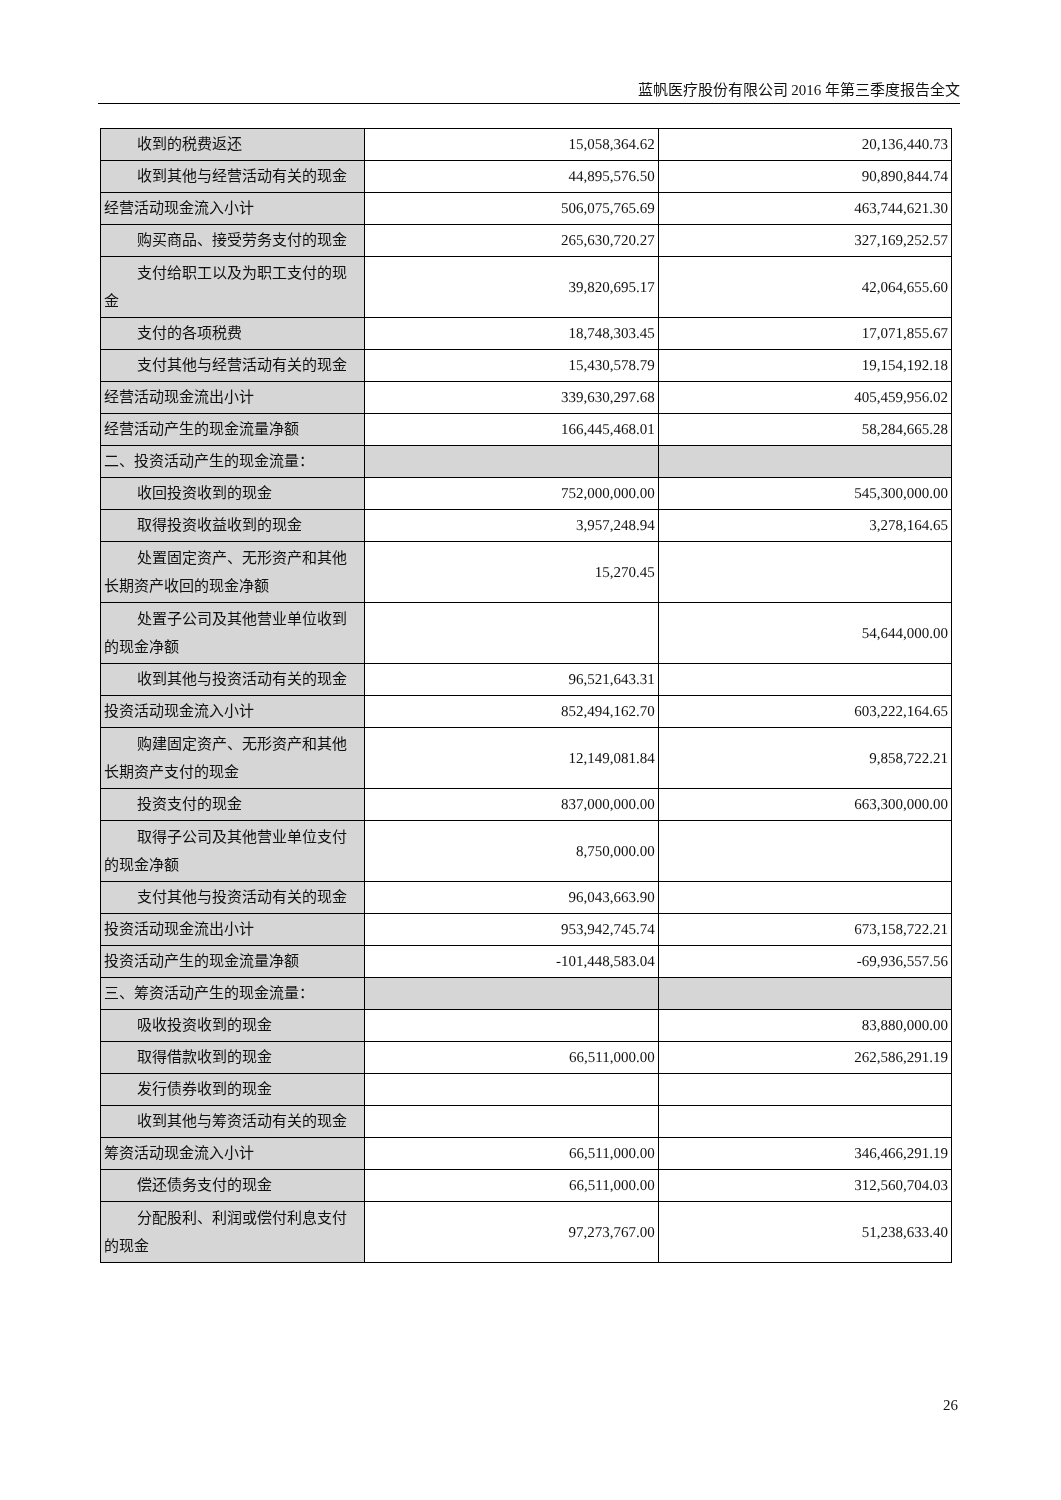蓝帆医疗股份有限公司 2016 年第三季度报告全文
| 收到的税费返还 | 15,058,364.62 | 20,136,440.73 |
| 收到其他与经营活动有关的现金 | 44,895,576.50 | 90,890,844.74 |
| 经营活动现金流入小计 | 506,075,765.69 | 463,744,621.30 |
| 购买商品、接受劳务支付的现金 | 265,630,720.27 | 327,169,252.57 |
| 支付给职工以及为职工支付的现 金 | 39,820,695.17 | 42,064,655.60 |
| 支付的各项税费 | 18,748,303.45 | 17,071,855.67 |
| 支付其他与经营活动有关的现金 | 15,430,578.79 | 19,154,192.18 |
| 经营活动现金流出小计 | 339,630,297.68 | 405,459,956.02 |
| 经营活动产生的现金流量净额 | 166,445,468.01 | 58,284,665.28 |
| 二、投资活动产生的现金流量： | | |
| 收回投资收到的现金 | 752,000,000.00 | 545,300,000.00 |
| 取得投资收益收到的现金 | 3,957,248.94 | 3,278,164.65 |
| 处置固定资产、无形资产和其他 长期资产收回的现金净额 | 15,270.45 | |
| 处置子公司及其他营业单位收到 的现金净额 | | 54,644,000.00 |
| 收到其他与投资活动有关的现金 | 96,521,643.31 | |
| 投资活动现金流入小计 | 852,494,162.70 | 603,222,164.65 |
| 购建固定资产、无形资产和其他 长期资产支付的现金 | 12,149,081.84 | 9,858,722.21 |
| 投资支付的现金 | 837,000,000.00 | 663,300,000.00 |
| 取得子公司及其他营业单位支付 的现金净额 | 8,750,000.00 | |
| 支付其他与投资活动有关的现金 | 96,043,663.90 | |
| 投资活动现金流出小计 | 953,942,745.74 | 673,158,722.21 |
| 投资活动产生的现金流量净额 | -101,448,583.04 | -69,936,557.56 |
| 三、筹资活动产生的现金流量： | | |
| 吸收投资收到的现金 | | 83,880,000.00 |
| 取得借款收到的现金 | 66,511,000.00 | 262,586,291.19 |
| 发行债券收到的现金 | | |
| 收到其他与筹资活动有关的现金 | | |
| 筹资活动现金流入小计 | 66,511,000.00 | 346,466,291.19 |
| 偿还债务支付的现金 | 66,511,000.00 | 312,560,704.03 |
| 分配股利、利润或偿付利息支付 的现金 | 97,273,767.00 | 51,238,633.40 |
26